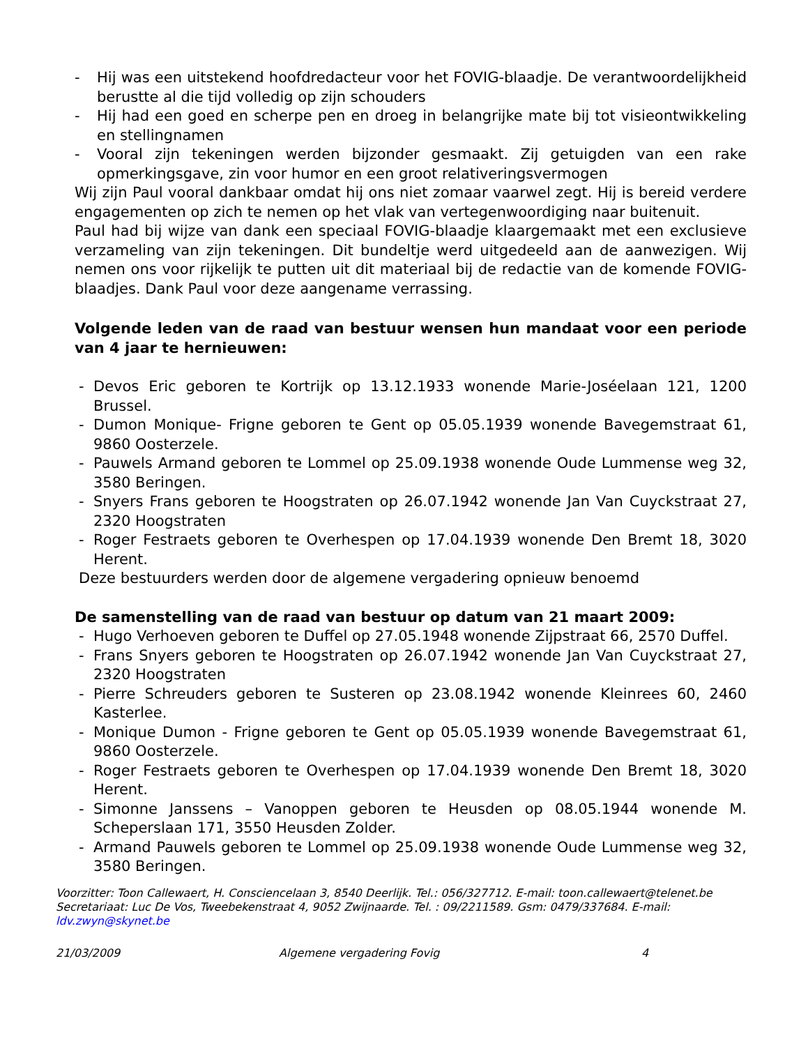- Hij was een uitstekend hoofdredacteur voor het FOVIG-blaadje. De verantwoordelijkheid berustte al die tijd volledig op zijn schouders
- Hij had een goed en scherpe pen en droeg in belangrijke mate bij tot visieontwikkeling en stellingnamen
- Vooral zijn tekeningen werden bijzonder gesmaakt. Zij getuigden van een rake opmerkingsgave, zin voor humor en een groot relativeringsvermogen
Wij zijn Paul vooral dankbaar omdat hij ons niet zomaar vaarwel zegt. Hij is bereid verdere engagementen op zich te nemen op het vlak van vertegenwoordiging naar buitenuit.
Paul had bij wijze van dank een speciaal FOVIG-blaadje klaargemaakt met een exclusieve verzameling van zijn tekeningen. Dit bundeltje werd uitgedeeld aan de aanwezigen. Wij nemen ons voor rijkelijk te putten uit dit materiaal bij de redactie van de komende FOVIG-blaadjes. Dank Paul voor deze aangename verrassing.
Volgende leden van de raad van bestuur wensen hun mandaat voor een periode van 4 jaar te hernieuwen:
- Devos Eric geboren te Kortrijk op 13.12.1933 wonende Marie-Joséelaan 121, 1200 Brussel.
- Dumon Monique- Frigne geboren te Gent op 05.05.1939 wonende Bavegemstraat 61, 9860 Oosterzele.
- Pauwels Armand geboren te Lommel op 25.09.1938 wonende Oude Lummense weg 32, 3580 Beringen.
- Snyers Frans geboren te Hoogstraten op 26.07.1942 wonende Jan Van Cuyckstraat 27, 2320 Hoogstraten
- Roger Festraets geboren te Overhespen op 17.04.1939 wonende Den Bremt 18, 3020 Herent.
Deze bestuurders werden door de algemene vergadering opnieuw benoemd
De samenstelling van de raad van bestuur op datum van 21 maart 2009:
- Hugo Verhoeven geboren te Duffel op 27.05.1948 wonende Zijpstraat 66, 2570 Duffel.
- Frans Snyers geboren te Hoogstraten op 26.07.1942 wonende Jan Van Cuyckstraat 27, 2320 Hoogstraten
- Pierre Schreuders geboren te Susteren op 23.08.1942 wonende Kleinrees 60, 2460 Kasterlee.
- Monique Dumon - Frigne geboren te Gent op 05.05.1939 wonende Bavegemstraat 61, 9860 Oosterzele.
- Roger Festraets geboren te Overhespen op 17.04.1939 wonende Den Bremt 18, 3020 Herent.
- Simonne Janssens – Vanoppen geboren te Heusden op 08.05.1944 wonende M. Scheperslaan 171, 3550 Heusden Zolder.
- Armand Pauwels geboren te Lommel op 25.09.1938 wonende Oude Lummense weg 32, 3580 Beringen.
Voorzitter: Toon Callewaert, H. Consciencelaan 3, 8540 Deerlijk. Tel.: 056/327712. E-mail: toon.callewaert@telenet.be
Secretariaat: Luc De Vos, Tweebekenstraat 4, 9052 Zwijnaarde. Tel. : 09/2211589. Gsm: 0479/337684. E-mail: ldv.zwyn@skynet.be
21/03/2009 Algemene vergadering Fovig 4